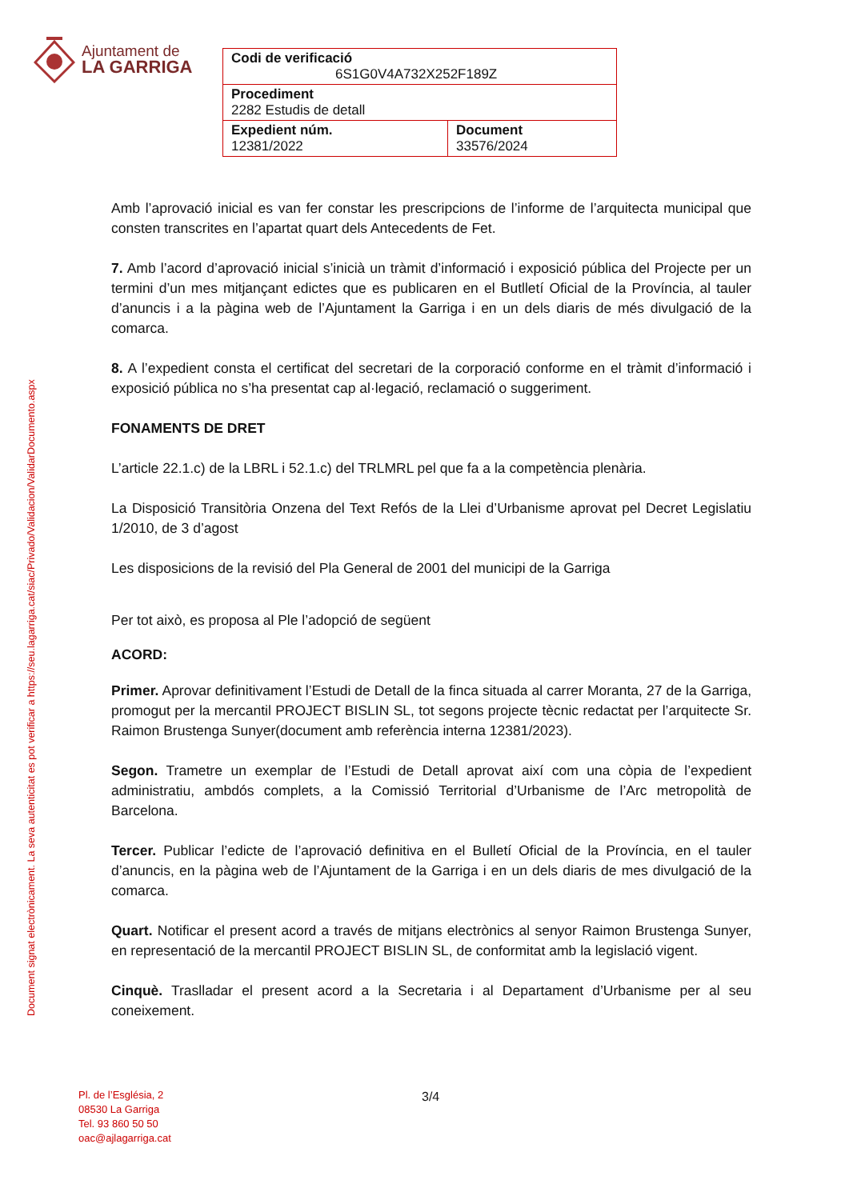Ajuntament de
LA GARRIGA
| Codi de verificació 6S1G0V4A732X252F189Z | |
| Procediment 2282 Estudis de detall | |
| Expedient núm. 12381/2022 | Document 33576/2024 |
Document signat electrònicament. La seva autenticitat es pot verificar a https://seu.lagarriga.cat/siac/Privado/Validacion/ValidarDocumento.aspx
Amb l’aprovació inicial es van fer constar les prescripcions de l’informe de l’arquitecta municipal que consten transcrites en l’apartat quart dels Antecedents de Fet.
7. Amb l’acord d’aprovació inicial s’inicià un tràmit d’informació i exposició pública del Projecte per un termini d’un mes mitjançant edictes que es publicaren en el Butlletí Oficial de la Província, al tauler d’anuncis i a la pàgina web de l’Ajuntament la Garriga i en un dels diaris de més divulgació de la comarca.
8. A l’expedient consta el certificat del secretari de la corporació conforme en el tràmit d’informació i exposició pública no s’ha presentat cap al·legació, reclamació o suggeriment.
FONAMENTS DE DRET
L’article 22.1.c) de la LBRL i 52.1.c) del TRLMRL pel que fa a la competència plenària.
La Disposició Transitòria Onzena del Text Refós de la Llei d’Urbanisme aprovat pel Decret Legislatiu 1/2010, de 3 d’agost
Les disposicions de la revisió del Pla General de 2001 del municipi de la Garriga
Per tot això, es proposa al Ple l’adopció de següent
ACORD:
Primer. Aprovar definitivament l’Estudi de Detall de la finca situada al carrer Moranta, 27 de la Garriga, promogut per la mercantil PROJECT BISLIN SL, tot segons projecte tècnic redactat per l’arquitecte Sr. Raimon Brustenga Sunyer(document amb referència interna 12381/2023).
Segon. Trametre un exemplar de l’Estudi de Detall aprovat així com una còpia de l’expedient administratiu, ambdós complets, a la Comissió Territorial d’Urbanisme de l’Arc metropolità de Barcelona.
Tercer. Publicar l’edicte de l’aprovació definitiva en el Bulletí Oficial de la Província, en el tauler d’anuncis, en la pàgina web de l’Ajuntament de la Garriga i en un dels diaris de mes divulgació de la comarca.
Quart. Notificar el present acord a través de mitjans electrònics al senyor Raimon Brustenga Sunyer, en representació de la mercantil PROJECT BISLIN SL, de conformitat amb la legislació vigent.
Cinquè. Traslladar el present acord a la Secretaria i al Departament d’Urbanisme per al seu coneixement.
Pl. de l’Església, 2
08530 La Garriga
Tel. 93 860 50 50
oac@ajlagarriga.cat
3/4